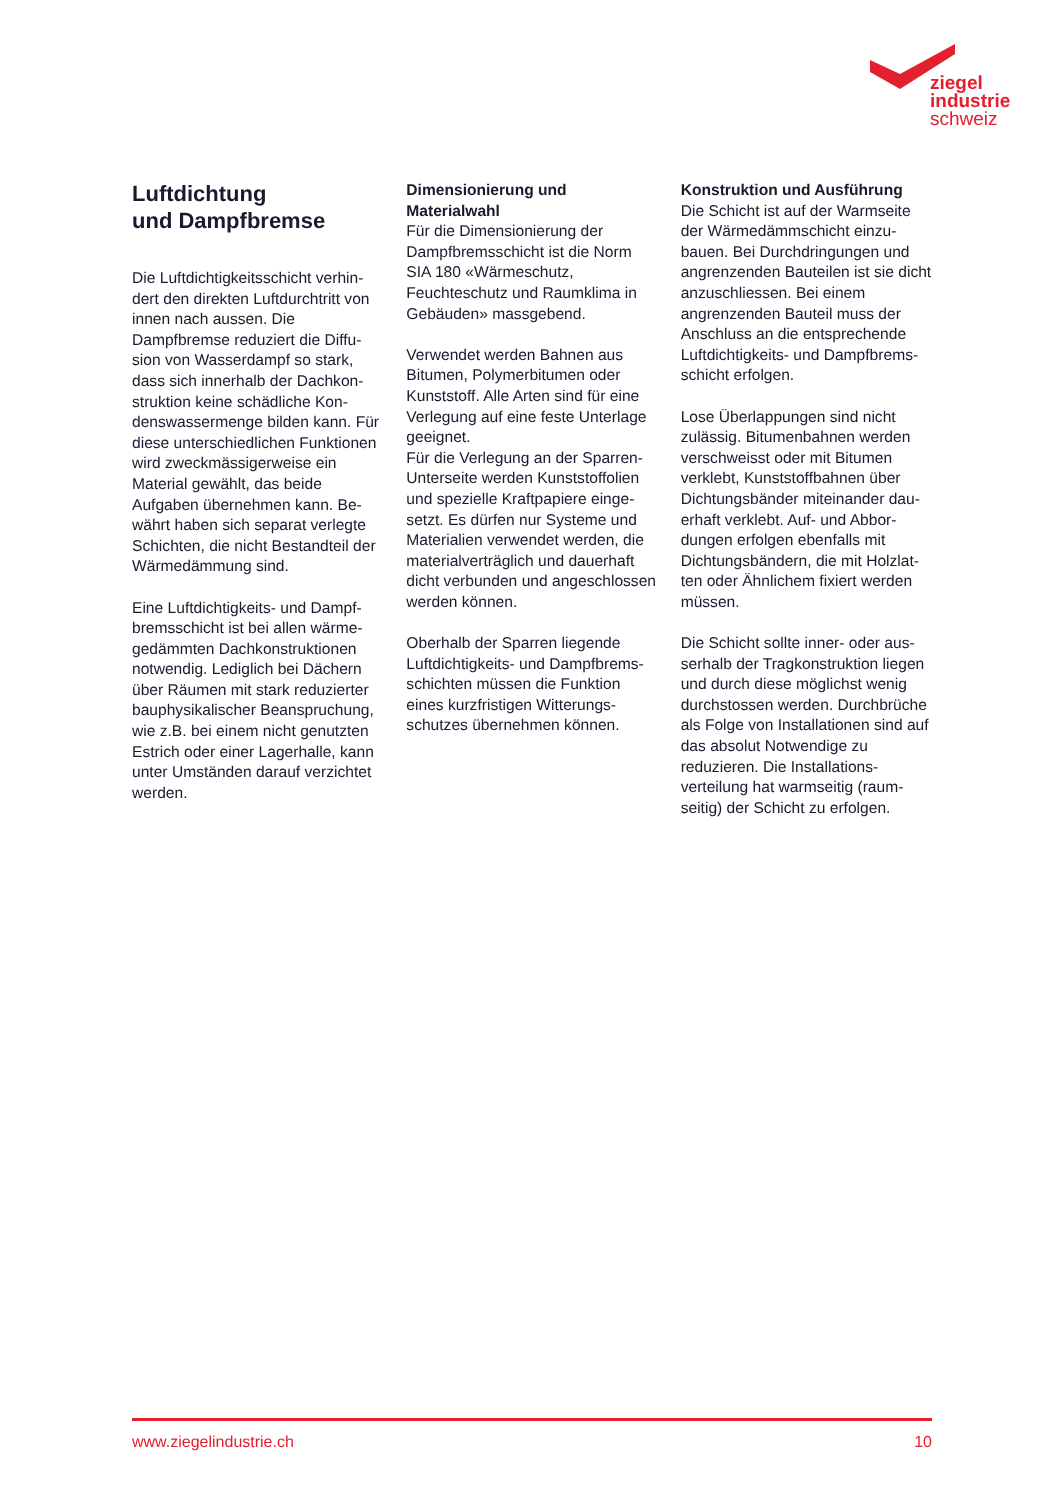ziegel
industrie
schweiz
Luftdichtung
und Dampfbremse
Die Luftdichtigkeitsschicht verhin­dert den direkten Luftdurchtritt von innen nach aussen. Die Dampfbremse reduziert die Diffu­sion von Wasserdampf so stark, dass sich innerhalb der Dachkon­struktion keine schädliche Kon­denswassermenge bilden kann. Für diese unterschiedlichen Funk­tionen wird zweckmässigerweise ein Material gewählt, das beide Aufgaben übernehmen kann. Be­währt haben sich separat verlegte Schichten, die nicht Bestandteil der Wärmedämmung sind.
Eine Luftdichtigkeits- und Dampf­bremsschicht ist bei allen wärme­gedämmten Dachkonstruktionen notwendig. Lediglich bei Dächern über Räumen mit stark reduzierter bauphysikalischer Beanspru­chung, wie z.B. bei einem nicht genutzten Estrich oder einer La­gerhalle, kann unter Umständen darauf verzichtet werden.
Dimensionierung und Materialwahl
Für die Dimensionierung der Dampfbremsschicht ist die Norm SIA 180 «Wärmeschutz, Feuchteschutz und Raumklima in Gebäuden» massgebend.
Verwendet werden Bahnen aus Bitumen, Polymerbitumen oder Kunststoff. Alle Arten sind für eine Verlegung auf eine feste Unterlage geeignet.
Für die Verlegung an der Sparren-Unterseite werden Kunststoffolien und spezielle Kraftpapiere einge­setzt. Es dürfen nur Systeme und Materialien verwendet werden, die materialverträglich und dauerhaft dicht verbunden und angeschlos­sen werden können.
Oberhalb der Sparren liegende Luftdichtigkeits- und Dampfbrems­schichten müssen die Funktion eines kurzfristigen Witterungs­schutzes übernehmen können.
Konstruktion und Ausführung
Die Schicht ist auf der Warmseite der Wärmedämmschicht einzu­bauen. Bei Durchdringungen und angrenzenden Bauteilen ist sie dicht anzuschliessen. Bei einem angrenzenden Bauteil muss der Anschluss an die entsprechende Luftdichtigkeits- und Dampfbrems­schicht erfolgen.
Lose Überlappungen sind nicht zulässig. Bitumenbahnen werden verschweisst oder mit Bitumen verklebt, Kunststoffbahnen über Dichtungsbänder miteinander dau­erhaft verklebt. Auf- und Abbor­dungen erfolgen ebenfalls mit Dichtungsbändern, die mit Holzlat­ten oder Ähnlichem fixiert werden müssen.
Die Schicht sollte inner- oder aus­serhalb der Tragkonstruktion liegen und durch diese möglichst wenig durchstossen werden. Durch­brüche als Folge von Installationen sind auf das absolut Notwendige zu reduzieren. Die Installations­verteilung hat warmseitig (raum­seitig) der Schicht zu erfolgen.
www.ziegelindustrie.ch 10